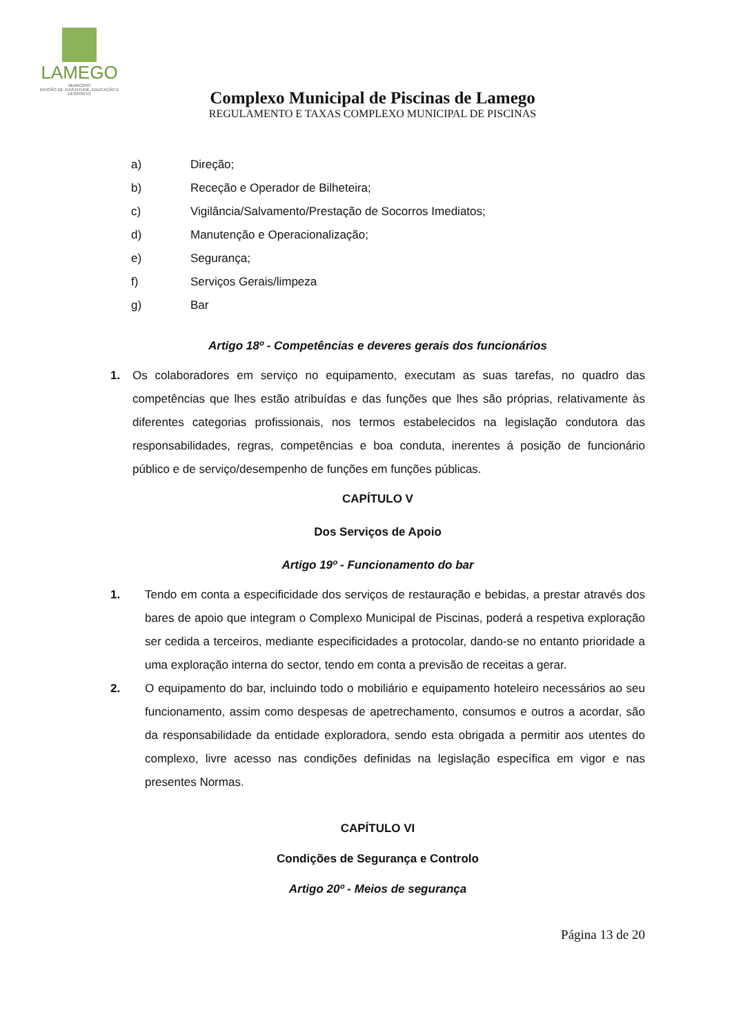LAMEGO
MUNICÍPIO
DIVISÃO DE JUVENTUDE, EDUCAÇÃO E DESPORTO
Complexo Municipal de Piscinas de Lamego
REGULAMENTO E TAXAS COMPLEXO MUNICIPAL DE PISCINAS
a) Direção;
b) Receção e Operador de Bilheteira;
c) Vigilância/Salvamento/Prestação de Socorros Imediatos;
d) Manutenção e Operacionalização;
e) Segurança;
f) Serviços Gerais/limpeza
g) Bar
Artigo 18º - Competências e deveres gerais dos funcionários
1. Os colaboradores em serviço no equipamento, executam as suas tarefas, no quadro das competências que lhes estão atribuídas e das funções que lhes são próprias, relativamente às diferentes categorias profissionais, nos termos estabelecidos na legislação condutora das responsabilidades, regras, competências e boa conduta, inerentes á posição de funcionário público e de serviço/desempenho de funções em funções públicas.
CAPÍTULO V
Dos Serviços de Apoio
Artigo 19º - Funcionamento do bar
1. Tendo em conta a especificidade dos serviços de restauração e bebidas, a prestar através dos bares de apoio que integram o Complexo Municipal de Piscinas, poderá a respetiva exploração ser cedida a terceiros, mediante especificidades a protocolar, dando-se no entanto prioridade a uma exploração interna do sector, tendo em conta a previsão de receitas a gerar.
2. O equipamento do bar, incluindo todo o mobiliário e equipamento hoteleiro necessários ao seu funcionamento, assim como despesas de apetrechamento, consumos e outros a acordar, são da responsabilidade da entidade exploradora, sendo esta obrigada a permitir aos utentes do complexo, livre acesso nas condições definidas na legislação específica em vigor e nas presentes Normas.
CAPÍTULO VI
Condições de Segurança e Controlo
Artigo 20º - Meios de segurança
Página 13 de 20